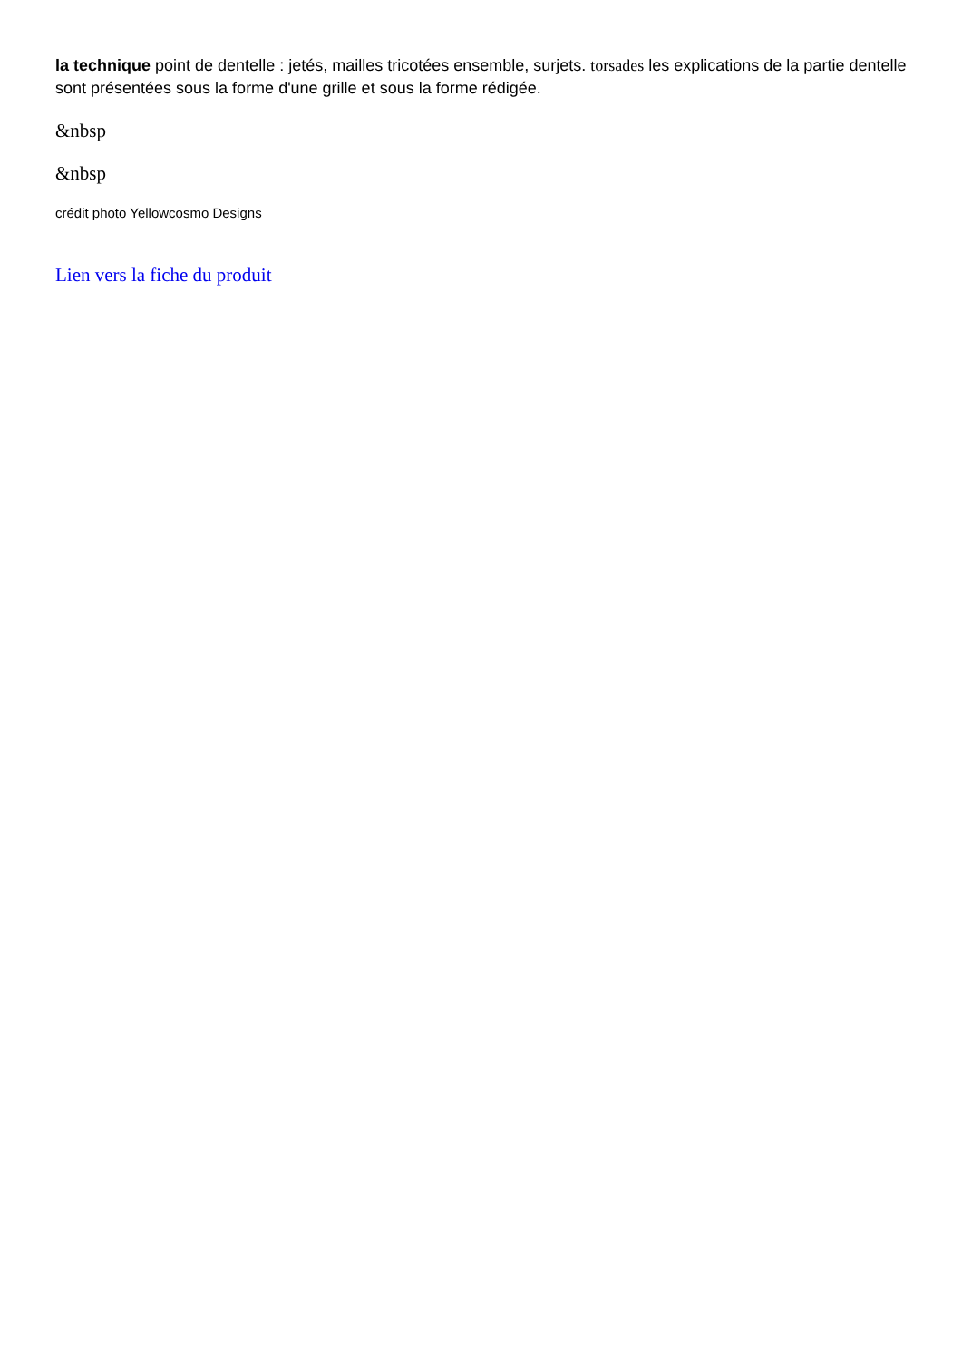la technique point de dentelle : jetés, mailles tricotées ensemble, surjets. torsades les explications de la partie dentelle sont présentées sous la forme d'une grille et sous la forme rédigée.
&nbsp
&nbsp
crédit photo Yellowcosmo Designs
Lien vers la fiche du produit